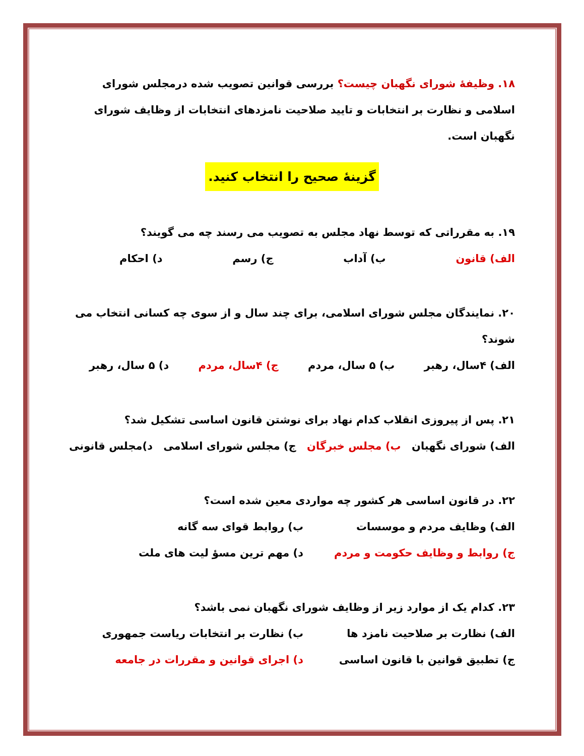۱۸. وظیفهٔ شورای نگهبان چیست؟ بررسی قوانین تصویب شده درمجلس شورای اسلامی و نظارت بر انتخابات و تایید صلاحیت نامزدهای انتخابات از وظایف شورای نگهبان است.
گزینهٔ صحیح را انتخاب کنید.
۱۹. به مقرراتی که توسط نهاد مجلس به تصویب می رسند چه می گویند؟
الف) قانون ب) آداب ج) رسم د) احکام
۲۰. نمایندگان مجلس شورای اسلامی، برای چند سال و از سوی چه کسانی انتخاب می شوند؟
الف) ۴سال، رهبر ب) ۵ سال، مردم ج) ۴سال، مردم د) ۵ سال، رهبر
۲۱. پس از پیروزی انقلاب کدام نهاد برای نوشتن قانون اساسی تشکیل شد؟
الف) شورای نگهبان ب) مجلس خبرگان ج) مجلس شورای اسلامی د)مجلس قانونی
۲۲. در قانون اساسی هر کشور چه مواردی معین شده است؟
الف) وظایف مردم و موسسات ب) روابط قوای سه گانه ج) روابط و وظایف حکومت و مردم د) مهم ترین مسؤ لیت های ملت
۲۳. کدام یک از موارد زیر از وظایف شورای نگهبان نمی باشد؟
الف) نظارت بر صلاحیت نامزد ها ب) نظارت بر انتخابات ریاست جمهوری ج) تطبیق قوانین با قانون اساسی د) اجرای قوانین و مقررات در جامعه